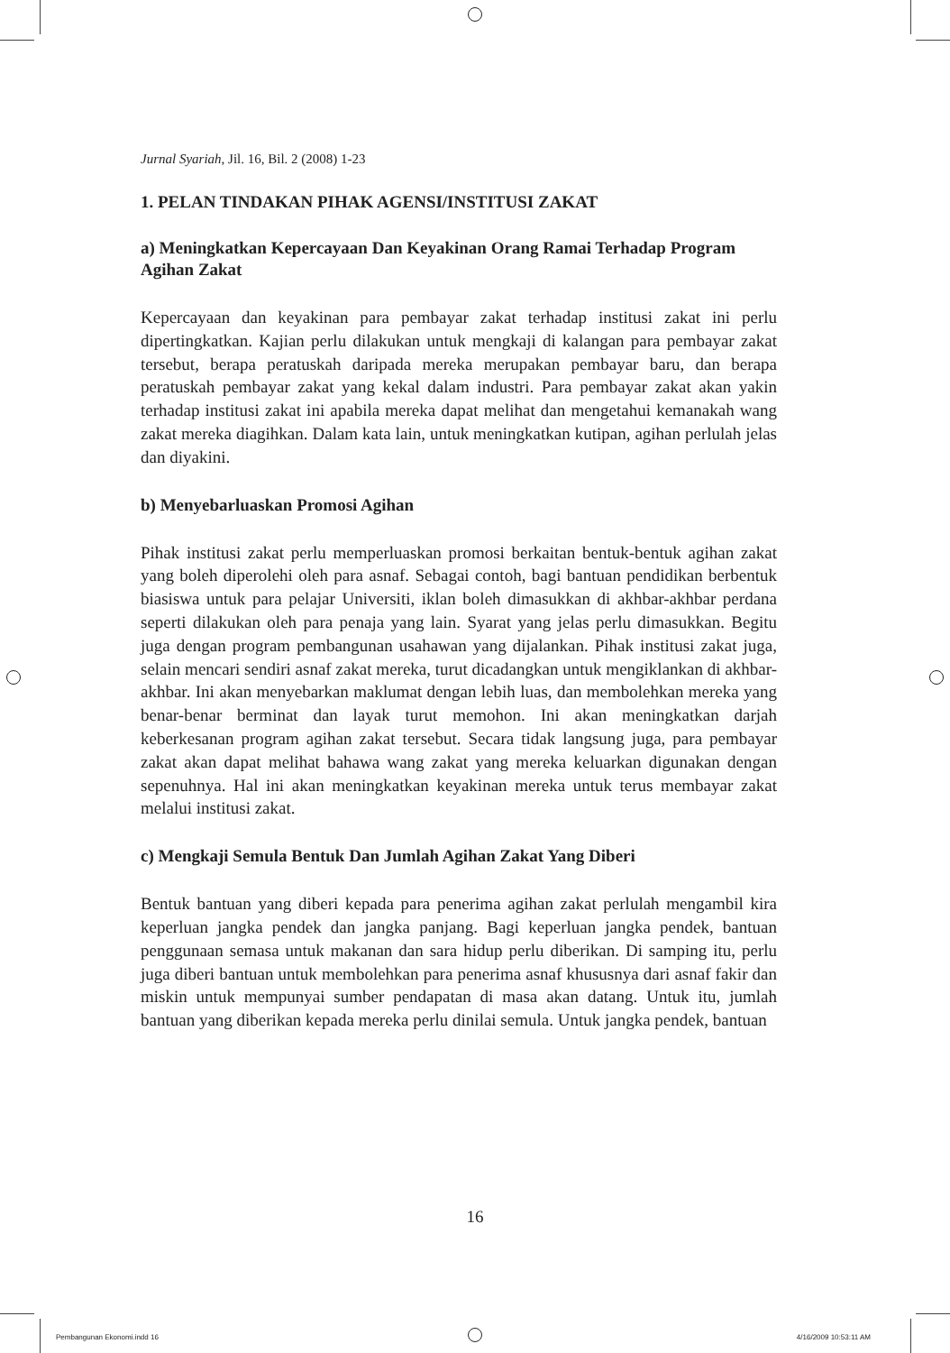Jurnal Syariah, Jil. 16, Bil. 2 (2008) 1-23
1. PELAN TINDAKAN PIHAK AGENSI/INSTITUSI ZAKAT
a) Meningkatkan Kepercayaan Dan Keyakinan Orang Ramai Terhadap Program Agihan Zakat
Kepercayaan dan keyakinan para pembayar zakat terhadap institusi zakat ini perlu dipertingkatkan. Kajian perlu dilakukan untuk mengkaji di kalangan para pembayar zakat tersebut, berapa peratuskah daripada mereka merupakan pembayar baru, dan berapa peratuskah pembayar zakat yang kekal dalam industri. Para pembayar zakat akan yakin terhadap institusi zakat ini apabila mereka dapat melihat dan mengetahui kemanakah wang zakat mereka diagihkan. Dalam kata lain, untuk meningkatkan kutipan, agihan perlulah jelas dan diyakini.
b) Menyebarluaskan Promosi Agihan
Pihak institusi zakat perlu memperluaskan promosi berkaitan bentuk-bentuk agihan zakat yang boleh diperolehi oleh para asnaf. Sebagai contoh, bagi bantuan pendidikan berbentuk biasiswa untuk para pelajar Universiti, iklan boleh dimasukkan di akhbar-akhbar perdana seperti dilakukan oleh para penaja yang lain. Syarat yang jelas perlu dimasukkan. Begitu juga dengan program pembangunan usahawan yang dijalankan. Pihak institusi zakat juga, selain mencari sendiri asnaf zakat mereka, turut dicadangkan untuk mengiklankan di akhbar-akhbar. Ini akan menyebarkan maklumat dengan lebih luas, dan membolehkan mereka yang benar-benar berminat dan layak turut memohon. Ini akan meningkatkan darjah keberkesanan program agihan zakat tersebut. Secara tidak langsung juga, para pembayar zakat akan dapat melihat bahawa wang zakat yang mereka keluarkan digunakan dengan sepenuhnya. Hal ini akan meningkatkan keyakinan mereka untuk terus membayar zakat melalui institusi zakat.
c) Mengkaji Semula Bentuk Dan Jumlah Agihan Zakat Yang Diberi
Bentuk bantuan yang diberi kepada para penerima agihan zakat perlulah mengambil kira keperluan jangka pendek dan jangka panjang. Bagi keperluan jangka pendek, bantuan penggunaan semasa untuk makanan dan sara hidup perlu diberikan. Di samping itu, perlu juga diberi bantuan untuk membolehkan para penerima asnaf khususnya dari asnaf fakir dan miskin untuk mempunyai sumber pendapatan di masa akan datang. Untuk itu, jumlah bantuan yang diberikan kepada mereka perlu dinilai semula. Untuk jangka pendek, bantuan
16
Pembangunan Ekonomi.indd 16 4/16/2009 10:53:11 AM